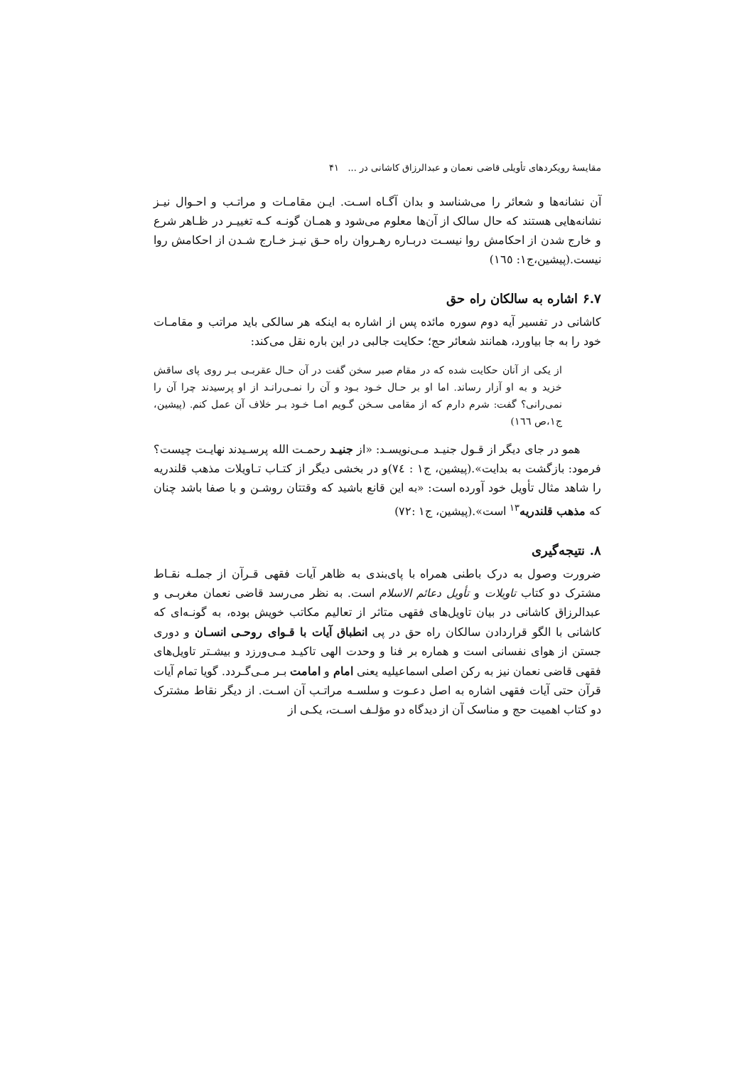مقایسهٔ رویکردهای تأویلی قاضی نعمان و عبدالرزاق کاشانی در ... ۴۱
آن نشانه‌ها و شعائر را می‌شناسد و بدان آگـاه اسـت. ایـن مقامـات و مراتـب و احـوال نیـز نشانه‌هایی هستند که حال سالک از آن‌ها معلوم می‌شود و همـان گونـه کـه تغییـر در ظـاهر شرع و خارج شدن از احکامش روا نیسـت دربـاره رهـروان راه حـق نیـز خـارج شـدن از احکامش روا نیست.(پیشین،ج۱: ۱٦٥)
۶.۷ اشاره به سالکان راه حق
کاشانی در تفسیر آیه دوم سوره مائده پس از اشاره به اینکه هر سالکی باید مراتب و مقامـات خود را به جا بیاورد، همانند شعائر حج؛ حکایت جالبی در این باره نقل می‌کند:
از یکی از آنان حکایت شده که در مقام صبر سخن گفت در آن حـال عقربـی بـر روی پای ساقش خزید و به او آزار رساند. اما او بر حـال خـود بـود و آن را نمـی‌رانـد از او پرسیدند چرا آن را نمی‌رانی؟ گفت: شرم دارم که از مقامی سـخن گـویم امـا خـود بـر خلاف آن عمل کنم. (پیشین، ج۱،ص ۱٦٦)
همو در جای دیگر از قـول جنیـد مـی‌نویسـد: «از جنیـد رحمـت الله پرسـیدند نهایـت چیست؟ فرمود: بازگشت به بدایت».(پیشین، ج۱ : ۷٤)و در بخشی دیگر از کتـاب تـاویلات مذهب قلندریه را شاهد مثال تأویل خود آورده است: «به این قانع باشید که وقتتان روشـن و با صفا باشد چنان که مذهب قلندریه<sup>۱۳</sup> است».(پیشین، ج۱ :۷۲)
۸. نتیجه‌گیری
ضرورت وصول به درک باطنی همراه با پای‌بندی به ظاهر آیات فقهی قـرآن از جملـه نقـاط مشترک دو کتاب تاویلات و تأویل دعائم الاسلام است. به نظر می‌رسد قاضی نعمان مغربـی و عبدالرزاق کاشانی در بیان تاویل‌های فقهی متاثر از تعالیم مکاتب خویش بوده، به گونـه‌ای که کاشانی با الگو قراردادن سالکان راه حق در پی انطباق آیات با قـوای روحـی انسـان و دوری جستن از هوای نفسانی است و هماره بر فنا و وحدت الهی تاکیـد مـی‌ورزد و بیشـتر تاویل‌های فقهی قاضی نعمان نیز به رکن اصلی اسماعیلیه یعنی امام و امامت بـر مـی‌گـردد. گویا تمام آیات قرآن حتی آیات فقهی اشاره به اصل دعـوت و سلسـه مراتـب آن اسـت. از دیگر نقاط مشترک دو کتاب اهمیت حج و مناسک آن از دیدگاه دو مؤلـف اسـت، یکـی از